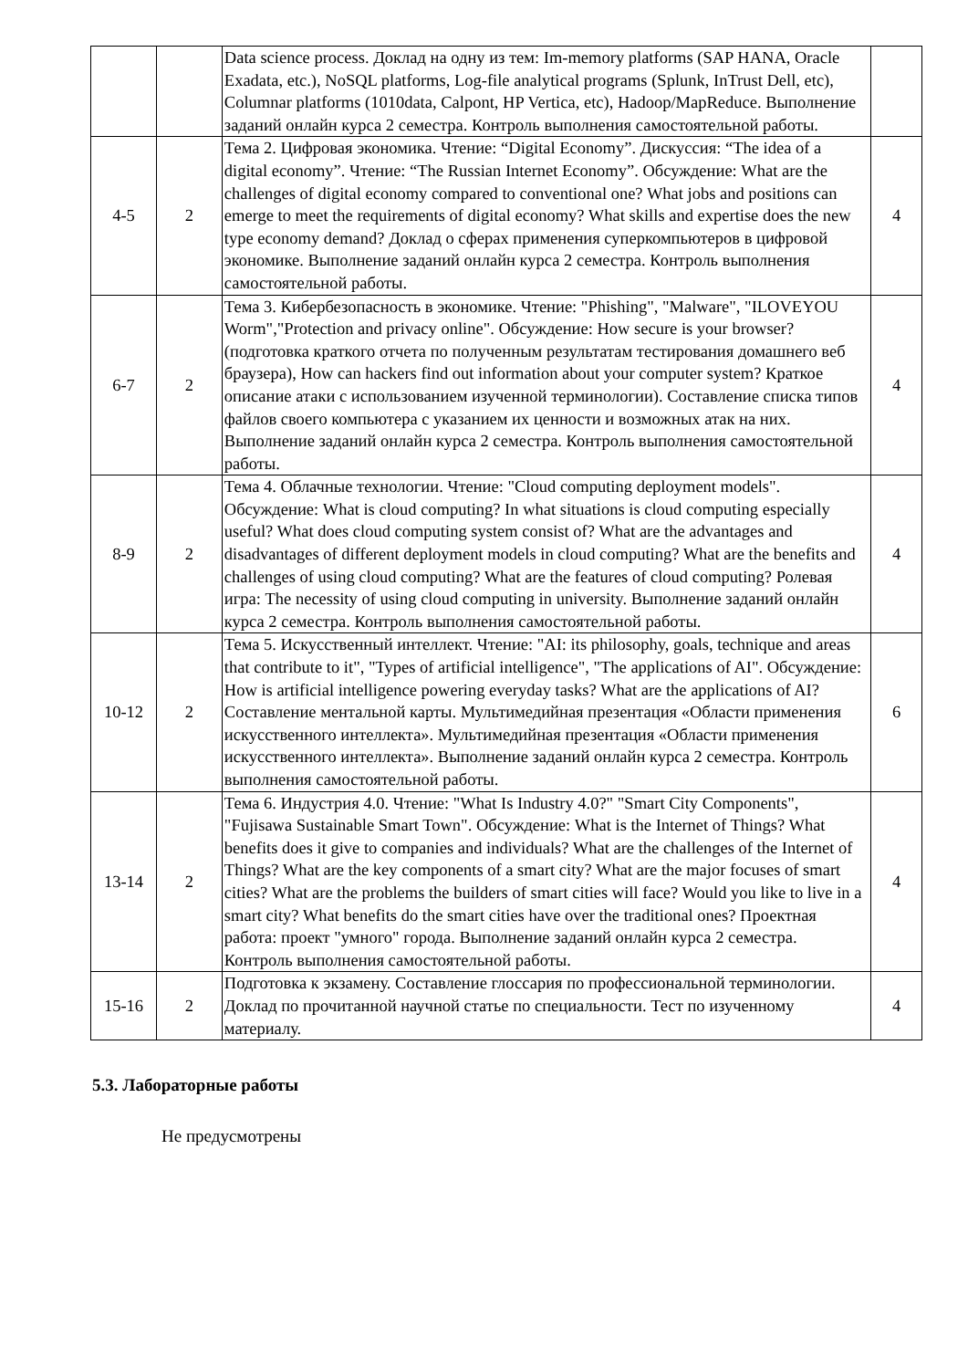| | | Data science process. Доклад на одну из тем: Im-memory platforms (SAP HANA, Oracle Exadata, etc.), NoSQL platforms, Log-file analytical programs (Splunk, InTrust Dell, etc), Columnar platforms (1010data, Calpont, HP Vertica, etc), Hadoop/MapReduce. Выполнение заданий онлайн курса 2 семестра. Контроль выполнения самостоятельной работы. | |
| 4-5 | 2 | Тема 2. Цифровая экономика. Чтение: “Digital Economy”. Дискуссия: “The idea of a digital economy”. Чтение: “The Russian Internet Economy”. Обсуждение: What are the challenges of digital economy compared to conventional one? What jobs and positions can emerge to meet the requirements of digital economy? What skills and expertise does the new type economy demand? Доклад о сферах применения суперкомпьютеров в цифровой экономике. Выполнение заданий онлайн курса 2 семестра. Контроль выполнения самостоятельной работы. | 4 |
| 6-7 | 2 | Тема 3. Кибербезопасность в экономике. Чтение: "Phishing", "Malware", "ILOVEYOU Worm","Protection and privacy online". Обсуждение: How secure is your browser? (подготовка краткого отчета по полученным результатам тестирования домашнего веб браузера), How can hackers find out information about your computer system? Краткое описание атаки с использованием изученной терминологии). Составление списка типов файлов своего компьютера с указанием их ценности и возможных атак на них. Выполнение заданий онлайн курса 2 семестра. Контроль выполнения самостоятельной работы. | 4 |
| 8-9 | 2 | Тема 4. Облачные технологии. Чтение: "Cloud computing deployment models". Обсуждение: What is cloud computing? In what situations is cloud computing especially useful? What does cloud computing system consist of? What are the advantages and disadvantages of different deployment models in cloud computing? What are the benefits and challenges of using cloud computing? What are the features of cloud computing? Ролевая игра: The necessity of using cloud computing in university. Выполнение заданий онлайн курса 2 семестра. Контроль выполнения самостоятельной работы. | 4 |
| 10-12 | 2 | Тема 5. Искусственный интеллект. Чтение: "AI: its philosophy, goals, technique and areas that contribute to it", "Types of artificial intelligence", "The applications of AI". Обсуждение: How is artificial intelligence powering everyday tasks? What are the applications of AI? Составление ментальной карты. Мультимедийная презентация «Области применения искусственного интеллекта». Мультимедийная презентация «Области применения искусственного интеллекта». Выполнение заданий онлайн курса 2 семестра. Контроль выполнения самостоятельной работы. | 6 |
| 13-14 | 2 | Тема 6. Индустрия 4.0. Чтение: "What Is Industry 4.0?" "Smart City Components", "Fujisawa Sustainable Smart Town". Обсуждение: What is the Internet of Things? What benefits does it give to companies and individuals? What are the challenges of the Internet of Things? What are the key components of a smart city? What are the major focuses of smart cities? What are the problems the builders of smart cities will face? Would you like to live in a smart city? What benefits do the smart cities have over the traditional ones? Проектная работа: проект "умного" города. Выполнение заданий онлайн курса 2 семестра. Контроль выполнения самостоятельной работы. | 4 |
| 15-16 | 2 | Подготовка к экзамену. Составление глоссария по профессиональной терминологии. Доклад по прочитанной научной статье по специальности. Тест по изученному материалу. | 4 |
5.3. Лабораторные работы
Не предусмотрены